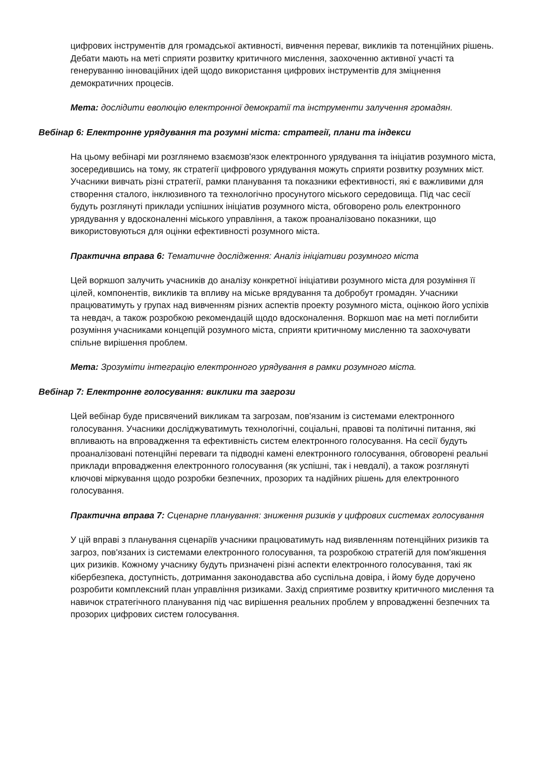цифрових інструментів для громадської активності, вивчення переваг, викликів та потенційних рішень. Дебати мають на меті сприяти розвитку критичного мислення, заохоченню активної участі та генеруванню інноваційних ідей щодо використання цифрових інструментів для зміцнення демократичних процесів.
Мета: дослідити еволюцію електронної демократії та інструменти залучення громадян.
Вебінар 6: Електронне урядування та розумні міста: стратегії, плани та індекси
На цьому вебінарі ми розглянемо взаємозв'язок електронного урядування та ініціатив розумного міста, зосередившись на тому, як стратегії цифрового урядування можуть сприяти розвитку розумних міст. Учасники вивчать різні стратегії, рамки планування та показники ефективності, які є важливими для створення сталого, інклюзивного та технологічно просунутого міського середовища. Під час сесії будуть розглянуті приклади успішних ініціатив розумного міста, обговорено роль електронного урядування у вдосконаленні міського управління, а також проаналізовано показники, що використовуються для оцінки ефективності розумного міста.
Практична вправа 6: Тематичне дослідження: Аналіз ініціативи розумного міста
Цей воркшоп залучить учасників до аналізу конкретної ініціативи розумного міста для розуміння її цілей, компонентів, викликів та впливу на міське врядування та добробут громадян. Учасники працюватимуть у групах над вивченням різних аспектів проекту розумного міста, оцінкою його успіхів та невдач, а також розробкою рекомендацій щодо вдосконалення. Воркшоп має на меті поглибити розуміння учасниками концепцій розумного міста, сприяти критичному мисленню та заохочувати спільне вирішення проблем.
Мета: Зрозуміти інтеграцію електронного урядування в рамки розумного міста.
Вебінар 7: Електронне голосування: виклики та загрози
Цей вебінар буде присвячений викликам та загрозам, пов'язаним із системами електронного голосування. Учасники досліджуватимуть технологічні, соціальні, правові та політичні питання, які впливають на впровадження та ефективність систем електронного голосування. На сесії будуть проаналізовані потенційні переваги та підводні камені електронного голосування, обговорені реальні приклади впровадження електронного голосування (як успішні, так і невдалі), а також розглянуті ключові міркування щодо розробки безпечних, прозорих та надійних рішень для електронного голосування.
Практична вправа 7: Сценарне планування: зниження ризиків у цифрових системах голосування
У цій вправі з планування сценаріїв учасники працюватимуть над виявленням потенційних ризиків та загроз, пов'язаних із системами електронного голосування, та розробкою стратегій для пом'якшення цих ризиків. Кожному учаснику будуть призначені різні аспекти електронного голосування, такі як кібербезпека, доступність, дотримання законодавства або суспільна довіра, і йому буде доручено розробити комплексний план управління ризиками. Захід сприятиме розвитку критичного мислення та навичок стратегічного планування під час вирішення реальних проблем у впровадженні безпечних та прозорих цифрових систем голосування.